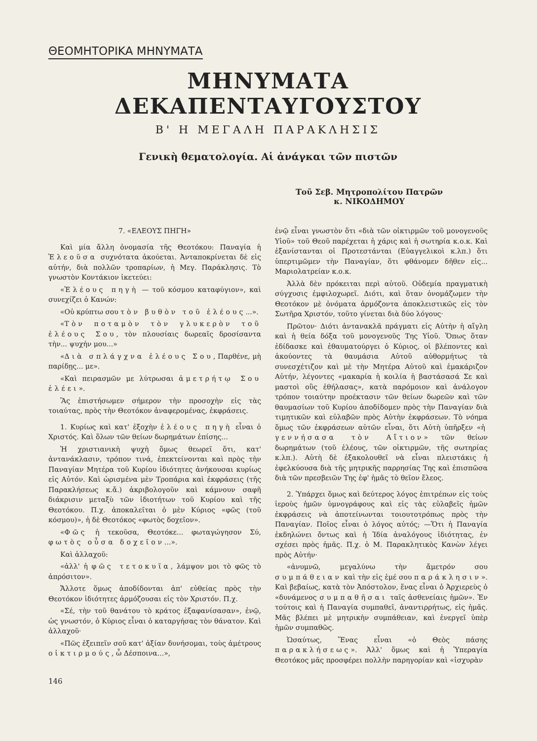ΘΕΟΜΗΤΟΡΙΚΑ ΜΗΝΥΜΑΤΑ
ΜΗΝΥΜΑΤΑ ΔΕΚΑΠΕΝΤΑΥΓΟΥΣΤΟΥ
Β' Η ΜΕΓΑΛΗ ΠΑΡΑΚΛΗΣΙΣ
Γενικὴ θεματολογία. Αἱ ἀνάγκαι τῶν πιστῶν
Τοῦ Σεβ. Μητροπολίτου Πατρῶν
κ. ΝΙΚΟΔΗΜΟΥ
7. «ΕΛΕΟΥΣ ΠΗΓΗ»
Καὶ μία ἄλλη ὀνομασία τῆς Θεοτόκου: Παναγία ἡ Ἐλεοῦσα συχνότατα ἀκούεται. Ἀνταποκρίνεται δὲ εἰς αὐτήν, διὰ πολλῶν τροπαρίων, ἡ Μεγ. Παράκλησις. Τὸ γνωστὸν Κοντάκιον ἱκετεύει:
«Ἐλέους πηγὴ — τοῦ κόσμου καταφύγιον», καὶ συνεχίζει ὁ Κανών:
«Οὐ κρύπτω σου τὸν βυθὸν τοῦ ἐλέους...».
«Τὸν ποταμὸν τὸν γλυκερὸν τοῦ ἐλέους Σου, τὸν πλουσίαις δωρεαῖς δροσίσαντα τὴν... ψυχήν μου...»
«Διὰ σπλάγχνα ἐλέους Σου, Παρθένε, μὴ παρίδῃς... με».
«Καὶ πειρασμῶν με λύτρωσαι ἀμετρήτῳ Σου ἐλέει».
Ἂς ἐπιστήσωμεν σήμερον τὴν προσοχὴν εἰς τὰς τοιαύτας, πρὸς τὴν Θεοτόκον ἀναφερομένας, ἐκφράσεις.
1. Κυρίως καὶ κατ' ἐξοχὴν ἐλέους πηγὴ εἶναι ὁ Χριστός. Καὶ ὅλων τῶν θείων δωρημάτων ἐπίσης...
Ἡ χριστιανικὴ ψυχὴ ὅμως θεωρεῖ ὅτι, κατ' ἀντανάκλασιν, τρόπον τινά, ἐπεκτείνονται καὶ πρὸς τὴν Παναγίαν Μητέρα τοῦ Κυρίου ἰδιότητες ἀνήκουσαι κυρίως εἰς Αὐτόν. Καὶ ὡρισμένα μὲν Τροπάρια καὶ ἐκφράσεις (τῆς Παρακλήσεως κ.ἄ.) ἀκριβολογοῦν καὶ κάμνουν σαφῆ διάκρισιν μεταξὺ τῶν ἰδιοτήτων τοῦ Κυρίου καὶ τῆς Θεοτόκου. Π.χ. ἀποκαλεῖται ὁ μὲν Κύριος «φῶς (τοῦ κόσμου)», ἡ δὲ Θεοτόκος «φωτὸς δοχεῖον».
«Φῶς ἡ τεκοῦσα, Θεοτόκε... φωταγώγησον Σύ, φωτὸς οὖσα δοχεῖον...».
Καὶ ἀλλαχοῦ:
«ἀλλ' ἡ φῶς τετοκυῖα, λάμψον μοι τὸ φῶς τὸ ἀπρόσιτον».
Ἄλλοτε ὅμως ἀποδίδονται ἀπ' εὐθείας πρὸς τὴν Θεοτόκον ἰδιότητες ἁρμόζουσαι εἰς τὸν Χριστόν. Π.χ.
«Σέ, τὴν τοῦ θανάτου τὸ κράτος ἐξαφανίσασαν», ἐνῷ, ὡς γνωστόν, ὁ Κύριος εἶναι ὁ καταργήσας τὸν θάνατον. Καὶ ἀλλαχοῦ·
«Πῶς ἐξειπεῖν σοῦ κατ' ἀξίαν δυνήσομαι, τοὺς ἀμέτρους οἰκτιρμούς, ὦ Δέσποινα...»,
146
ἐνῷ εἶναι γνωστὸν ὅτι «διὰ τῶν οἰκτιρμῶν τοῦ μονογενοῦς Υἱοῦ» τοῦ Θεοῦ παρέχεται ἡ χάρις καὶ ἡ σωτηρία κ.ο.κ. Καὶ ἐξανίστανται οἱ Προτεστάνται (Εὐαγγελικοὶ κ.λπ.) ὅτι ὑπερτιμῶμεν τὴν Παναγίαν, ὅτι φθάνομεν δῆθεν εἰς... Μαριολατρείαν κ.ο.κ.
Ἀλλὰ δὲν πρόκειται περὶ αὐτοῦ. Οὐδεμία πραγματικὴ σύγχυσις ἐμφιλοχωρεῖ. Διότι, καὶ ὅταν ὀνομάζωμεν τὴν Θεοτόκον μὲ ὀνόματα ἁρμόζοντα ἀποκλειστικῶς εἰς τὸν Σωτῆρα Χριστόν, τοῦτο γίνεται διὰ δύο λόγους·
Πρῶτον· Διότι ἀντανακλᾶ πράγματι εἰς Αὐτὴν ἡ αἴγλη καὶ ἡ θεία δόξα τοῦ μονογενοῦς Της Υἱοῦ. Ὅπως ὅταν ἐδίδασκε καὶ ἐθαυματούργει ὁ Κύριος, οἱ βλέποντες καὶ ἀκούοντες τὰ θαυμάσια Αὐτοῦ αὐθορμήτως τὰ συνεσχέτιζον καὶ μὲ τὴν Μητέρα Αὐτοῦ καὶ ἐμακάριζον Αὐτήν, λέγοντες «μακαρία ἡ κοιλία ἡ βαστάσασά Σε καὶ μαστοὶ οὓς ἐθήλασας», κατὰ παρόμοιον καὶ ἀνάλογον τρόπον τοιαύτην προέκτασιν τῶν θείων δωρεῶν καὶ τῶν θαυμασίων τοῦ Κυρίου ἀποδίδομεν πρὸς τὴν Παναγίαν διὰ τιμητικῶν καὶ εὐλαβῶν πρὸς Αὐτὴν ἐκφράσεων. Τὸ νόημα ὅμως τῶν ἐκφράσεων αὐτῶν εἶναι, ὅτι Αὐτὴ ὑπῆρξεν «ἡ γεννήσασα τὸν Αἴτιον» τῶν θείων δωρημάτων (τοῦ ἐλέους, τῶν οἰκτιρμῶν, τῆς σωτηρίας κ.λπ.). Αὐτὴ δὲ ἐξακολουθεῖ νὰ εἶναι πλειστάκις ἡ ἐφελκύουσα διὰ τῆς μητρικῆς παρρησίας Της καὶ ἐπισπῶσα διὰ τῶν πρεσβειῶν Της ἐφ' ἡμᾶς τὸ θεῖον ἔλεος.
2. Ὑπάρχει ὅμως καὶ δεύτερος λόγος ἐπιτρέπων εἰς τοὺς ἱεροὺς ἡμῶν ὑμνογράφους καὶ εἰς τὰς εὐλαβεῖς ἡμῶν ἐκφράσεις νὰ ἀποτείνωνται τοιουτοτρόπως πρὸς τὴν Παναγίαν. Ποῖος εἶναι ὁ λόγος αὐτός; —Ὅτι ἡ Παναγία ἐκδηλώνει ὄντως καὶ ἡ Ἰδία ἀναλόγους ἰδιότητας, ἐν σχέσει πρὸς ἡμᾶς. Π.χ. ὁ Μ. Παρακλητικὸς Κανὼν λέγει πρὸς Αὐτήν·
«ἀνυμνῶ, μεγαλύνω τὴν ἄμετρόν σου συμπάθειαν καὶ τὴν εἰς ἐμέ σου παράκλησιν». Καὶ βεβαίως, κατὰ τὸν Ἀπόστολον, ἕνας εἶναι ὁ Ἀρχιερεὺς ὁ «δυνάμενος συμπαθῆσαι ταῖς ἀσθενείαις ἡμῶν». Ἐν τούτοις καὶ ἡ Παναγία συμπαθεῖ, ἀναντιρρήτως, εἰς ἡμᾶς. Μᾶς βλέπει μὲ μητρικὴν συμπάθειαν, καὶ ἐνεργεῖ ὑπὲρ ἡμῶν συμπαθῶς.
Ὡσαύτως, Ἕνας εἶναι «ὁ Θεὸς πάσης παρακλήσεως». Ἀλλ' ὅμως καὶ ἡ Ὑπεραγία Θεοτόκος μᾶς προσφέρει πολλὴν παρηγορίαν καὶ «ἰσχυρὰν